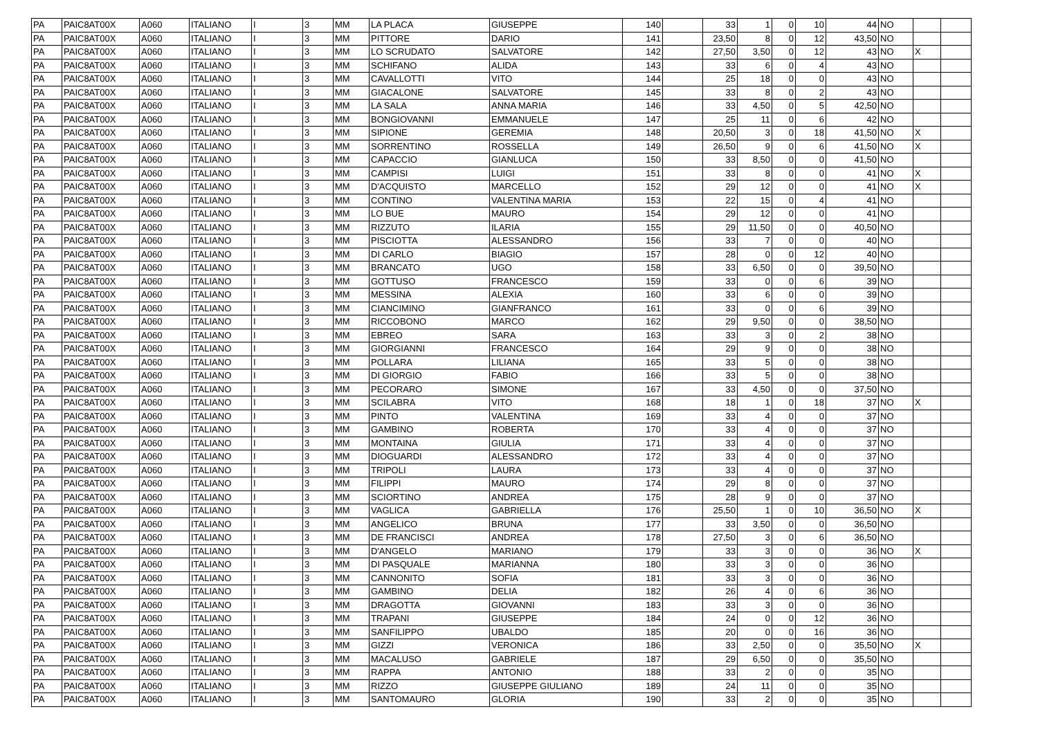| PA | PAIC8AT00X | A060 | ITALIANO | I | 3 | MM | LA PLACA | GIUSEPPE | 140 | | 33 | 1 | 0 | 10 | 44 | NO | | |
| PA | PAIC8AT00X | A060 | ITALIANO | I | 3 | MM | PITTORE | DARIO | 141 | | 23,50 | 8 | 0 | 12 | 43,50 | NO | | |
| PA | PAIC8AT00X | A060 | ITALIANO | I | 3 | MM | LO SCRUDATO | SALVATORE | 142 | | 27,50 | 3,50 | 0 | 12 | 43 | NO | X | |
| PA | PAIC8AT00X | A060 | ITALIANO | I | 3 | MM | SCHIFANO | ALIDA | 143 | | 33 | 6 | 0 | 4 | 43 | NO | | |
| PA | PAIC8AT00X | A060 | ITALIANO | I | 3 | MM | CAVALLOTTI | VITO | 144 | | 25 | 18 | 0 | 0 | 43 | NO | | |
| PA | PAIC8AT00X | A060 | ITALIANO | I | 3 | MM | GIACALONE | SALVATORE | 145 | | 33 | 8 | 0 | 2 | 43 | NO | | |
| PA | PAIC8AT00X | A060 | ITALIANO | I | 3 | MM | LA SALA | ANNA MARIA | 146 | | 33 | 4,50 | 0 | 5 | 42,50 | NO | | |
| PA | PAIC8AT00X | A060 | ITALIANO | I | 3 | MM | BONGIOVANNI | EMMANUELE | 147 | | 25 | 11 | 0 | 6 | 42 | NO | | |
| PA | PAIC8AT00X | A060 | ITALIANO | I | 3 | MM | SIPIONE | GEREMIA | 148 | | 20,50 | 3 | 0 | 18 | 41,50 | NO | X | |
| PA | PAIC8AT00X | A060 | ITALIANO | I | 3 | MM | SORRENTINO | ROSSELLA | 149 | | 26,50 | 9 | 0 | 6 | 41,50 | NO | X | |
| PA | PAIC8AT00X | A060 | ITALIANO | I | 3 | MM | CAPACCIO | GIANLUCA | 150 | | 33 | 8,50 | 0 | 0 | 41,50 | NO | | |
| PA | PAIC8AT00X | A060 | ITALIANO | I | 3 | MM | CAMPISI | LUIGI | 151 | | 33 | 8 | 0 | 0 | 41 | NO | X | |
| PA | PAIC8AT00X | A060 | ITALIANO | I | 3 | MM | D'ACQUISTO | MARCELLO | 152 | | 29 | 12 | 0 | 0 | 41 | NO | X | |
| PA | PAIC8AT00X | A060 | ITALIANO | I | 3 | MM | CONTINO | VALENTINA MARIA | 153 | | 22 | 15 | 0 | 4 | 41 | NO | | |
| PA | PAIC8AT00X | A060 | ITALIANO | I | 3 | MM | LO BUE | MAURO | 154 | | 29 | 12 | 0 | 0 | 41 | NO | | |
| PA | PAIC8AT00X | A060 | ITALIANO | I | 3 | MM | RIZZUTO | ILARIA | 155 | | 29 | 11,50 | 0 | 0 | 40,50 | NO | | |
| PA | PAIC8AT00X | A060 | ITALIANO | I | 3 | MM | PISCIOTTA | ALESSANDRO | 156 | | 33 | 7 | 0 | 0 | 40 | NO | | |
| PA | PAIC8AT00X | A060 | ITALIANO | I | 3 | MM | DI CARLO | BIAGIO | 157 | | 28 | 0 | 0 | 12 | 40 | NO | | |
| PA | PAIC8AT00X | A060 | ITALIANO | I | 3 | MM | BRANCATO | UGO | 158 | | 33 | 6,50 | 0 | 0 | 39,50 | NO | | |
| PA | PAIC8AT00X | A060 | ITALIANO | I | 3 | MM | GOTTUSO | FRANCESCO | 159 | | 33 | 0 | 0 | 6 | 39 | NO | | |
| PA | PAIC8AT00X | A060 | ITALIANO | I | 3 | MM | MESSINA | ALEXIA | 160 | | 33 | 6 | 0 | 0 | 39 | NO | | |
| PA | PAIC8AT00X | A060 | ITALIANO | I | 3 | MM | CIANCIMINO | GIANFRANCO | 161 | | 33 | 0 | 0 | 6 | 39 | NO | | |
| PA | PAIC8AT00X | A060 | ITALIANO | I | 3 | MM | RICCOBONO | MARCO | 162 | | 29 | 9,50 | 0 | 0 | 38,50 | NO | | |
| PA | PAIC8AT00X | A060 | ITALIANO | I | 3 | MM | EBREO | SARA | 163 | | 33 | 3 | 0 | 2 | 38 | NO | | |
| PA | PAIC8AT00X | A060 | ITALIANO | I | 3 | MM | GIORGIANNI | FRANCESCO | 164 | | 29 | 9 | 0 | 0 | 38 | NO | | |
| PA | PAIC8AT00X | A060 | ITALIANO | I | 3 | MM | POLLARA | LILIANA | 165 | | 33 | 5 | 0 | 0 | 38 | NO | | |
| PA | PAIC8AT00X | A060 | ITALIANO | I | 3 | MM | DI GIORGIO | FABIO | 166 | | 33 | 5 | 0 | 0 | 38 | NO | | |
| PA | PAIC8AT00X | A060 | ITALIANO | I | 3 | MM | PECORARO | SIMONE | 167 | | 33 | 4,50 | 0 | 0 | 37,50 | NO | | |
| PA | PAIC8AT00X | A060 | ITALIANO | I | 3 | MM | SCILABRA | VITO | 168 | | 18 | 1 | 0 | 18 | 37 | NO | X | |
| PA | PAIC8AT00X | A060 | ITALIANO | I | 3 | MM | PINTO | VALENTINA | 169 | | 33 | 4 | 0 | 0 | 37 | NO | | |
| PA | PAIC8AT00X | A060 | ITALIANO | I | 3 | MM | GAMBINO | ROBERTA | 170 | | 33 | 4 | 0 | 0 | 37 | NO | | |
| PA | PAIC8AT00X | A060 | ITALIANO | I | 3 | MM | MONTAINA | GIULIA | 171 | | 33 | 4 | 0 | 0 | 37 | NO | | |
| PA | PAIC8AT00X | A060 | ITALIANO | I | 3 | MM | DIOGUARDI | ALESSANDRO | 172 | | 33 | 4 | 0 | 0 | 37 | NO | | |
| PA | PAIC8AT00X | A060 | ITALIANO | I | 3 | MM | TRIPOLI | LAURA | 173 | | 33 | 4 | 0 | 0 | 37 | NO | | |
| PA | PAIC8AT00X | A060 | ITALIANO | I | 3 | MM | FILIPPI | MAURO | 174 | | 29 | 8 | 0 | 0 | 37 | NO | | |
| PA | PAIC8AT00X | A060 | ITALIANO | I | 3 | MM | SCIORTINO | ANDREA | 175 | | 28 | 9 | 0 | 0 | 37 | NO | | |
| PA | PAIC8AT00X | A060 | ITALIANO | I | 3 | MM | VAGLICA | GABRIELLA | 176 | | 25,50 | 1 | 0 | 10 | 36,50 | NO | X | |
| PA | PAIC8AT00X | A060 | ITALIANO | I | 3 | MM | ANGELICO | BRUNA | 177 | | 33 | 3,50 | 0 | 0 | 36,50 | NO | | |
| PA | PAIC8AT00X | A060 | ITALIANO | I | 3 | MM | DE FRANCISCI | ANDREA | 178 | | 27,50 | 3 | 0 | 6 | 36,50 | NO | | |
| PA | PAIC8AT00X | A060 | ITALIANO | I | 3 | MM | D'ANGELO | MARIANO | 179 | | 33 | 3 | 0 | 0 | 36 | NO | X | |
| PA | PAIC8AT00X | A060 | ITALIANO | I | 3 | MM | DI PASQUALE | MARIANNA | 180 | | 33 | 3 | 0 | 0 | 36 | NO | | |
| PA | PAIC8AT00X | A060 | ITALIANO | I | 3 | MM | CANNONITO | SOFIA | 181 | | 33 | 3 | 0 | 0 | 36 | NO | | |
| PA | PAIC8AT00X | A060 | ITALIANO | I | 3 | MM | GAMBINO | DELIA | 182 | | 26 | 4 | 0 | 6 | 36 | NO | | |
| PA | PAIC8AT00X | A060 | ITALIANO | I | 3 | MM | DRAGOTTA | GIOVANNI | 183 | | 33 | 3 | 0 | 0 | 36 | NO | | |
| PA | PAIC8AT00X | A060 | ITALIANO | I | 3 | MM | TRAPANI | GIUSEPPE | 184 | | 24 | 0 | 0 | 12 | 36 | NO | | |
| PA | PAIC8AT00X | A060 | ITALIANO | I | 3 | MM | SANFILIPPO | UBALDO | 185 | | 20 | 0 | 0 | 16 | 36 | NO | | |
| PA | PAIC8AT00X | A060 | ITALIANO | I | 3 | MM | GIZZI | VERONICA | 186 | | 33 | 2,50 | 0 | 0 | 35,50 | NO | X | |
| PA | PAIC8AT00X | A060 | ITALIANO | I | 3 | MM | MACALUSO | GABRIELE | 187 | | 29 | 6,50 | 0 | 0 | 35,50 | NO | | |
| PA | PAIC8AT00X | A060 | ITALIANO | I | 3 | MM | RAPPA | ANTONIO | 188 | | 33 | 2 | 0 | 0 | 35 | NO | | |
| PA | PAIC8AT00X | A060 | ITALIANO | I | 3 | MM | RIZZO | GIUSEPPE GIULIANO | 189 | | 24 | 11 | 0 | 0 | 35 | NO | | |
| PA | PAIC8AT00X | A060 | ITALIANO | I | 3 | MM | SANTOMAURO | GLORIA | 190 | | 33 | 2 | 0 | 0 | 35 | NO | | |